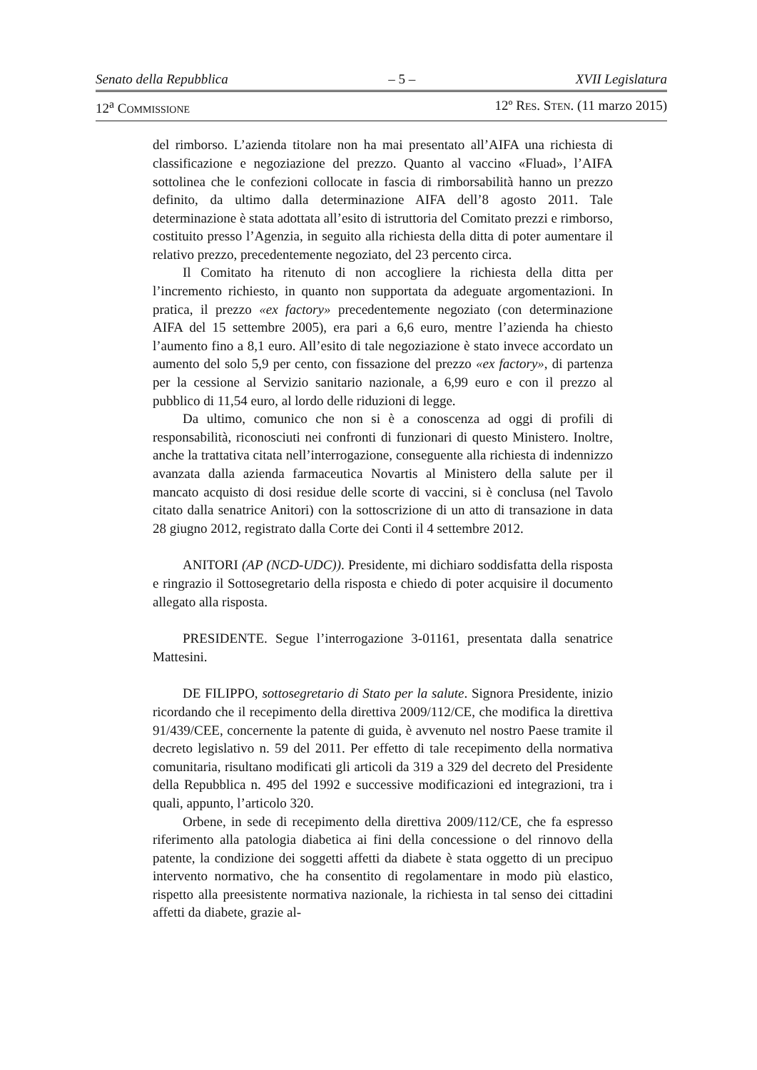Senato della Repubblica – 5 – XVII Legislatura
12<sup>a</sup> COMMISSIONE 12º RES. STEN. (11 marzo 2015)
del rimborso. L’azienda titolare non ha mai presentato all’AIFA una richiesta di classificazione e negoziazione del prezzo. Quanto al vaccino «Fluad», l’AIFA sottolinea che le confezioni collocate in fascia di rimborsabilità hanno un prezzo definito, da ultimo dalla determinazione AIFA dell’8 agosto 2011. Tale determinazione è stata adottata all’esito di istruttoria del Comitato prezzi e rimborso, costituito presso l’Agenzia, in seguito alla richiesta della ditta di poter aumentare il relativo prezzo, precedentemente negoziato, del 23 percento circa.
Il Comitato ha ritenuto di non accogliere la richiesta della ditta per l’incremento richiesto, in quanto non supportata da adeguate argomentazioni. In pratica, il prezzo «ex factory» precedentemente negoziato (con determinazione AIFA del 15 settembre 2005), era pari a 6,6 euro, mentre l’azienda ha chiesto l’aumento fino a 8,1 euro. All’esito di tale negoziazione è stato invece accordato un aumento del solo 5,9 per cento, con fissazione del prezzo «ex factory», di partenza per la cessione al Servizio sanitario nazionale, a 6,99 euro e con il prezzo al pubblico di 11,54 euro, al lordo delle riduzioni di legge.
Da ultimo, comunico che non si è a conoscenza ad oggi di profili di responsabilità, riconosciuti nei confronti di funzionari di questo Ministero. Inoltre, anche la trattativa citata nell’interrogazione, conseguente alla richiesta di indennizzo avanzata dalla azienda farmaceutica Novartis al Ministero della salute per il mancato acquisto di dosi residue delle scorte di vaccini, si è conclusa (nel Tavolo citato dalla senatrice Anitori) con la sottoscrizione di un atto di transazione in data 28 giugno 2012, registrato dalla Corte dei Conti il 4 settembre 2012.
ANITORI (AP (NCD-UDC)). Presidente, mi dichiaro soddisfatta della risposta e ringrazio il Sottosegretario della risposta e chiedo di poter acquisire il documento allegato alla risposta.
PRESIDENTE. Segue l’interrogazione 3-01161, presentata dalla senatrice Mattesini.
DE FILIPPO, sottosegretario di Stato per la salute. Signora Presidente, inizio ricordando che il recepimento della direttiva 2009/112/CE, che modifica la direttiva 91/439/CEE, concernente la patente di guida, è avvenuto nel nostro Paese tramite il decreto legislativo n. 59 del 2011. Per effetto di tale recepimento della normativa comunitaria, risultano modificati gli articoli da 319 a 329 del decreto del Presidente della Repubblica n. 495 del 1992 e successive modificazioni ed integrazioni, tra i quali, appunto, l’articolo 320.
Orbene, in sede di recepimento della direttiva 2009/112/CE, che fa espresso riferimento alla patologia diabetica ai fini della concessione o del rinnovo della patente, la condizione dei soggetti affetti da diabete è stata oggetto di un precipuo intervento normativo, che ha consentito di regolamentare in modo più elastico, rispetto alla preesistente normativa nazionale, la richiesta in tal senso dei cittadini affetti da diabete, grazie al-